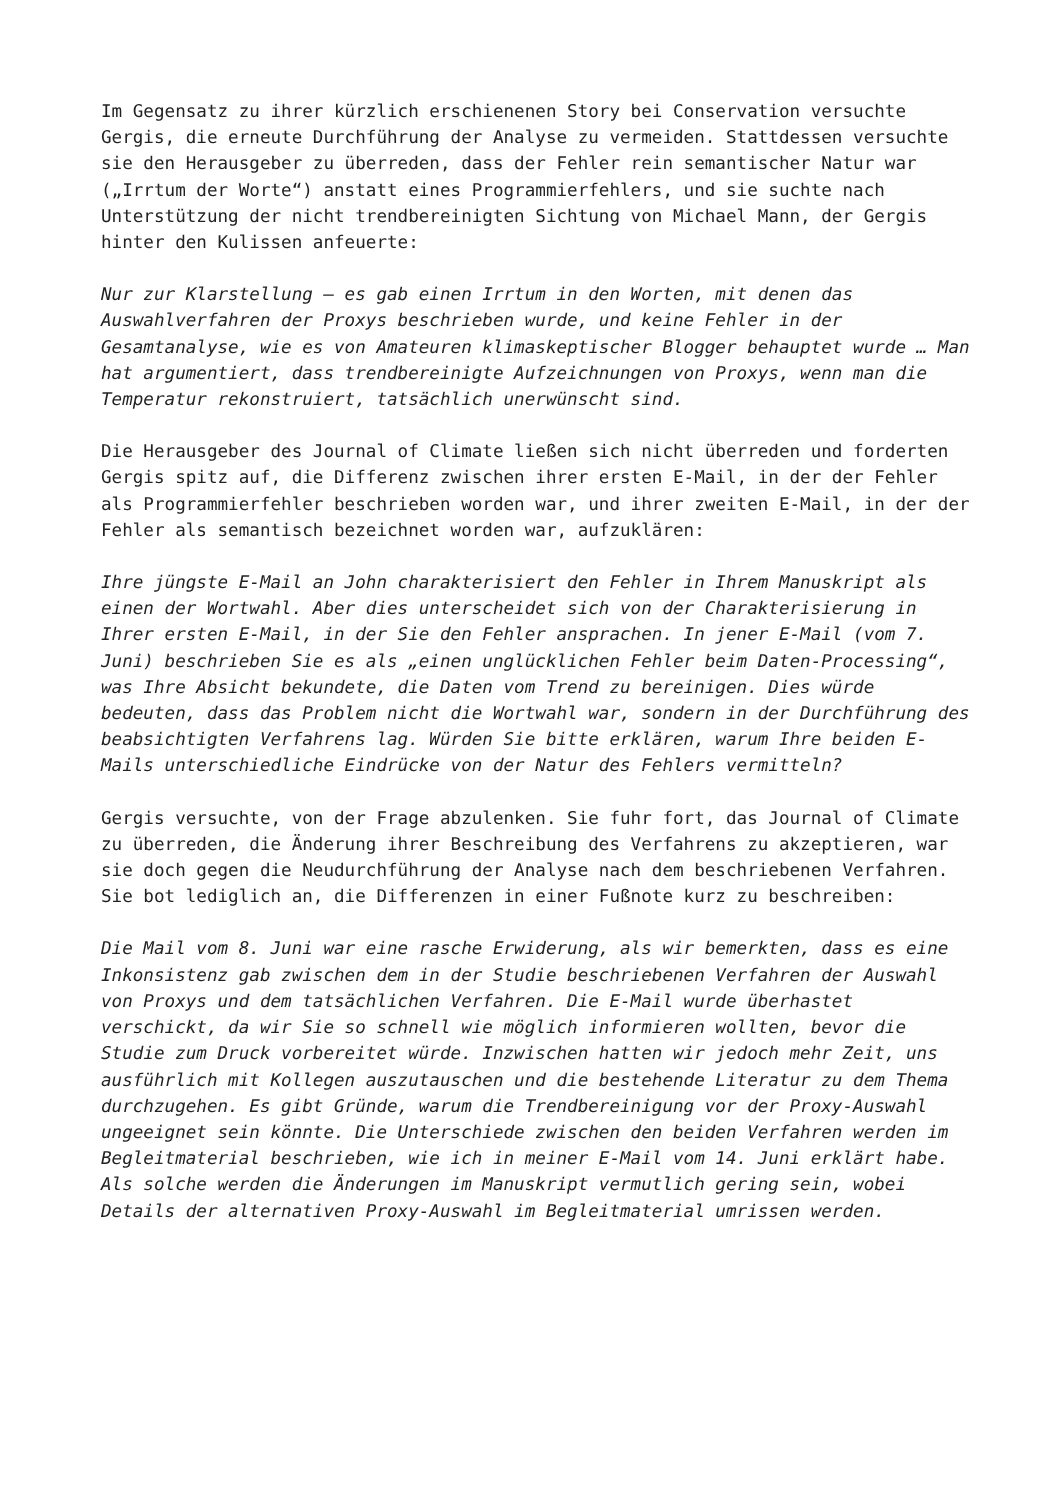Im Gegensatz zu ihrer kürzlich erschienenen Story bei Conservation versuchte Gergis, die erneute Durchführung der Analyse zu vermeiden. Stattdessen versuchte sie den Herausgeber zu überreden, dass der Fehler rein semantischer Natur war („Irrtum der Worte“) anstatt eines Programmierfehlers, und sie suchte nach Unterstützung der nicht trendbereinigten Sichtung von Michael Mann, der Gergis hinter den Kulissen anfeuerte:
Nur zur Klarstellung – es gab einen Irrtum in den Worten, mit denen das Auswahlverfahren der Proxys beschrieben wurde, und keine Fehler in der Gesamtanalyse, wie es von Amateuren klimaskeptischer Blogger behauptet wurde … Man hat argumentiert, dass trendbereinigte Aufzeichnungen von Proxys, wenn man die Temperatur rekonstruiert, tatsächlich unerwünscht sind.
Die Herausgeber des Journal of Climate ließen sich nicht überreden und forderten Gergis spitz auf, die Differenz zwischen ihrer ersten E-Mail, in der der Fehler als Programmierfehler beschrieben worden war, und ihrer zweiten E-Mail, in der der Fehler als semantisch bezeichnet worden war, aufzuklären:
Ihre jüngste E-Mail an John charakterisiert den Fehler in Ihrem Manuskript als einen der Wortwahl. Aber dies unterscheidet sich von der Charakterisierung in Ihrer ersten E-Mail, in der Sie den Fehler ansprachen. In jener E-Mail (vom 7. Juni) beschrieben Sie es als „einen unglücklichen Fehler beim Daten-Processing“, was Ihre Absicht bekundete, die Daten vom Trend zu bereinigen. Dies würde bedeuten, dass das Problem nicht die Wortwahl war, sondern in der Durchführung des beabsichtigten Verfahrens lag. Würden Sie bitte erklären, warum Ihre beiden E-Mails unterschiedliche Eindrücke von der Natur des Fehlers vermitteln?
Gergis versuchte, von der Frage abzulenken. Sie fuhr fort, das Journal of Climate zu überreden, die Änderung ihrer Beschreibung des Verfahrens zu akzeptieren, war sie doch gegen die Neudurchführung der Analyse nach dem beschriebenen Verfahren. Sie bot lediglich an, die Differenzen in einer Fußnote kurz zu beschreiben:
Die Mail vom 8. Juni war eine rasche Erwiderung, als wir bemerkten, dass es eine Inkonsistenz gab zwischen dem in der Studie beschriebenen Verfahren der Auswahl von Proxys und dem tatsächlichen Verfahren. Die E-Mail wurde überhastet verschickt, da wir Sie so schnell wie möglich informieren wollten, bevor die Studie zum Druck vorbereitet würde. Inzwischen hatten wir jedoch mehr Zeit, uns ausführlich mit Kollegen auszutauschen und die bestehende Literatur zu dem Thema durchzugehen. Es gibt Gründe, warum die Trendbereinigung vor der Proxy-Auswahl ungeeignet sein könnte. Die Unterschiede zwischen den beiden Verfahren werden im Begleitmaterial beschrieben, wie ich in meiner E-Mail vom 14. Juni erklärt habe. Als solche werden die Änderungen im Manuskript vermutlich gering sein, wobei Details der alternativen Proxy-Auswahl im Begleitmaterial umrissen werden.